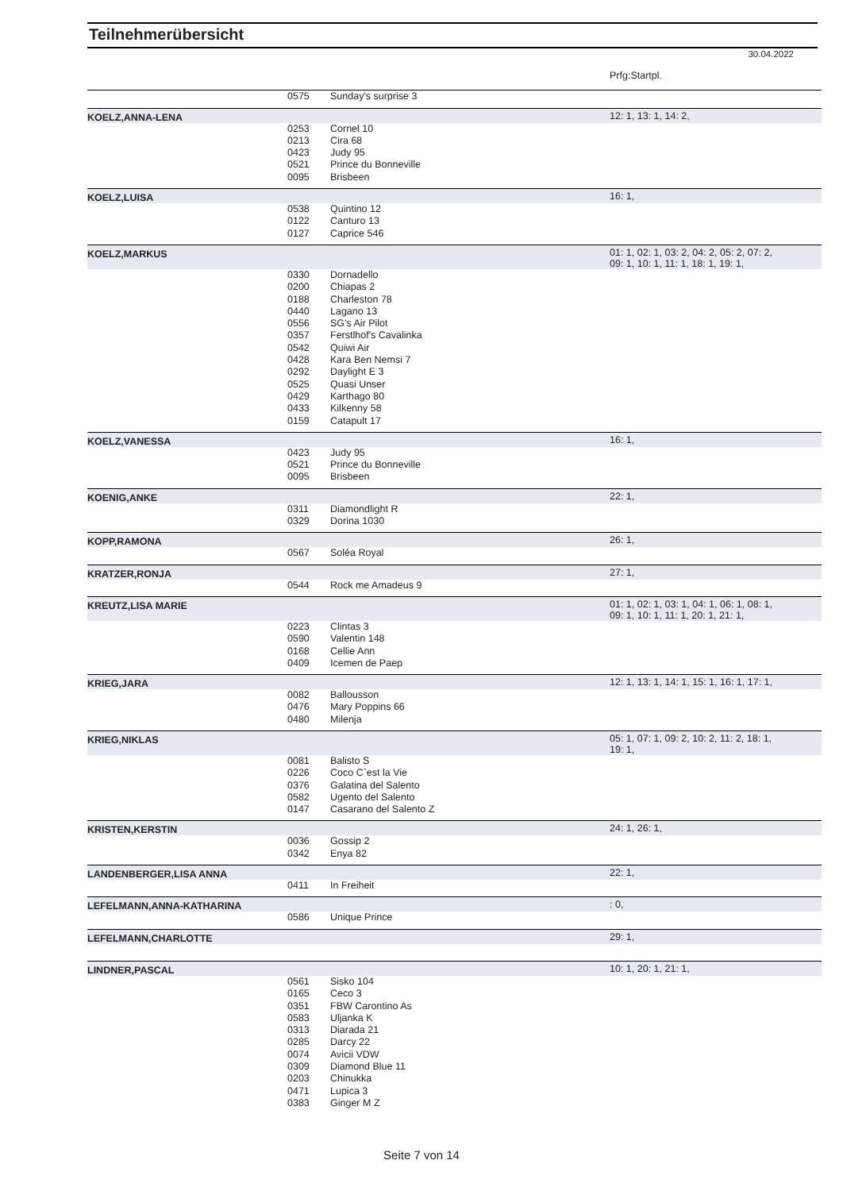Teilnehmerübersicht
30.04.2022
| | | | Prfg:Startpl. |
| | 0575 | Sunday's surprise 3 | |
| KOELZ,ANNA-LENA | | | 12: 1, 13: 1, 14: 2, |
| | 0253 | Cornel 10 | |
| | 0213 | Cira 68 | |
| | 0423 | Judy 95 | |
| | 0521 | Prince du Bonneville | |
| | 0095 | Brisbeen | |
| KOELZ,LUISA | | | 16: 1, |
| | 0538 | Quintino 12 | |
| | 0122 | Canturo 13 | |
| | 0127 | Caprice 546 | |
| KOELZ,MARKUS | | | 01: 1, 02: 1, 03: 2, 04: 2, 05: 2, 07: 2, 09: 1, 10: 1, 11: 1, 18: 1, 19: 1, |
| | 0330 | Dornadello | |
| | 0200 | Chiapas 2 | |
| | 0188 | Charleston 78 | |
| | 0440 | Lagano 13 | |
| | 0556 | SG's Air Pilot | |
| | 0357 | Ferstlhof's Cavalinka | |
| | 0542 | Quiwi Air | |
| | 0428 | Kara Ben Nemsi 7 | |
| | 0292 | Daylight E 3 | |
| | 0525 | Quasi Unser | |
| | 0429 | Karthago 80 | |
| | 0433 | Kilkenny 58 | |
| | 0159 | Catapult 17 | |
| KOELZ,VANESSA | | | 16: 1, |
| | 0423 | Judy 95 | |
| | 0521 | Prince du Bonneville | |
| | 0095 | Brisbeen | |
| KOENIG,ANKE | | | 22: 1, |
| | 0311 | Diamondlight R | |
| | 0329 | Dorina 1030 | |
| KOPP,RAMONA | | | 26: 1, |
| | 0567 | Soléa Royal | |
| KRATZER,RONJA | | | 27: 1, |
| | 0544 | Rock me Amadeus 9 | |
| KREUTZ,LISA MARIE | | | 01: 1, 02: 1, 03: 1, 04: 1, 06: 1, 08: 1, 09: 1, 10: 1, 11: 1, 20: 1, 21: 1, |
| | 0223 | Clintas 3 | |
| | 0590 | Valentin 148 | |
| | 0168 | Cellie Ann | |
| | 0409 | Icemen de Paep | |
| KRIEG,JARA | | | 12: 1, 13: 1, 14: 1, 15: 1, 16: 1, 17: 1, |
| | 0082 | Ballousson | |
| | 0476 | Mary Poppins 66 | |
| | 0480 | Milenja | |
| KRIEG,NIKLAS | | | 05: 1, 07: 1, 09: 2, 10: 2, 11: 2, 18: 1, 19: 1, |
| | 0081 | Balisto S | |
| | 0226 | Coco C`est la Vie | |
| | 0376 | Galatina del Salento | |
| | 0582 | Ugento del Salento | |
| | 0147 | Casarano del Salento Z | |
| KRISTEN,KERSTIN | | | 24: 1, 26: 1, |
| | 0036 | Gossip 2 | |
| | 0342 | Enya 82 | |
| LANDENBERGER,LISA ANNA | | | 22: 1, |
| | 0411 | In Freiheit | |
| LEFELMANN,ANNA-KATHARINA | | | : 0, |
| | 0586 | Unique Prince | |
| LEFELMANN,CHARLOTTE | | | 29: 1, |
| LINDNER,PASCAL | | | 10: 1, 20: 1, 21: 1, |
| | 0561 | Sisko 104 | |
| | 0165 | Ceco 3 | |
| | 0351 | FBW Carontino As | |
| | 0583 | Uljanka K | |
| | 0313 | Diarada 21 | |
| | 0285 | Darcy 22 | |
| | 0074 | Avicii VDW | |
| | 0309 | Diamond Blue 11 | |
| | 0203 | Chinukka | |
| | 0471 | Lupica 3 | |
| | 0383 | Ginger M Z | |
Seite 7 von 14